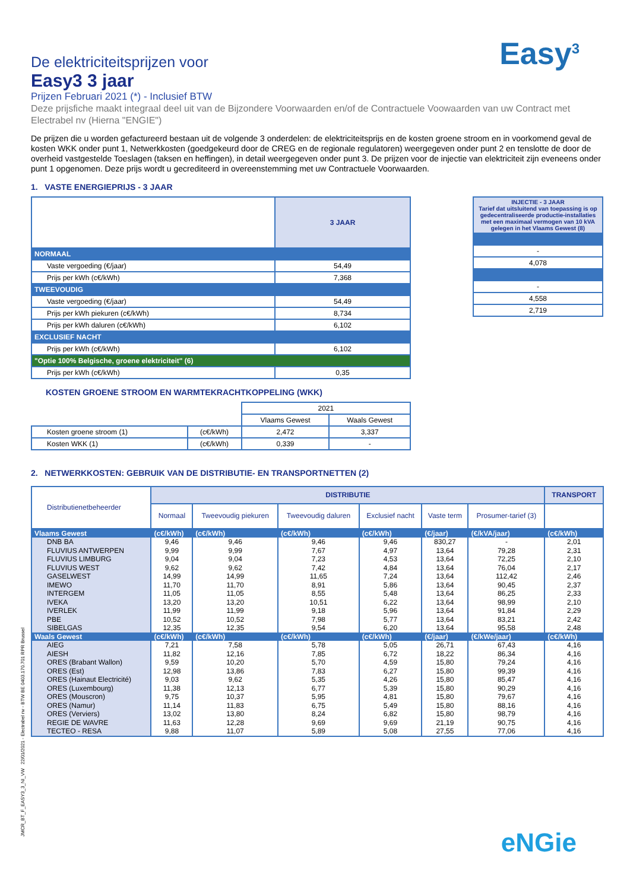Easy<sup>3</sup>
De elektriciteitsprijzen voor
Easy3 3 jaar
Prijzen Februari 2021 (*) - Inclusief BTW
Deze prijsfiche maakt integraal deel uit van de Bijzondere Voorwaarden en/of de Contractuele Voowaarden van uw Contract met Electrabel nv (Hierna "ENGIE")
De prijzen die u worden gefactureerd bestaan uit de volgende 3 onderdelen: de elektriciteitsprijs en de kosten groene stroom en in voorkomend geval de kosten WKK onder punt 1, Netwerkkosten (goedgekeurd door de CREG en de regionale regulatoren) weergegeven onder punt 2 en tenslotte de door de overheid vastgestelde Toeslagen (taksen en heffingen), in detail weergegeven onder punt 3. De prijzen voor de injectie van elektriciteit zijn eveneens onder punt 1 opgenomen. Deze prijs wordt u gecrediteerd in overeenstemming met uw Contractuele Voorwaarden.
1. VASTE ENERGIEPRIJS - 3 JAAR
| | 3 JAAR |
| NORMAAL | |
| Vaste vergoeding (€/jaar) | 54,49 |
| Prijs per kWh (c€/kWh) | 7,368 |
| TWEEVOUDIG | |
| Vaste vergoeding (€/jaar) | 54,49 |
| Prijs per kWh piekuren (c€/kWh) | 8,734 |
| Prijs per kWh daluren (c€/kWh) | 6,102 |
| EXCLUSIEF NACHT | |
| Prijs per kWh (c€/kWh) | 6,102 |
| "Optie 100% Belgische, groene elektriciteit" (6) | |
| Prijs per kWh (c€/kWh) | 0,35 |
| INJECTIE - 3 JAAR Tarief dat uitsluitend van toepassing is op gedecentraliseerde productie-installaties met een maximaal vermogen van 10 kVA gelegen in het Vlaams Gewest (8) |
| - |
| 4,078 |
| - |
| 4,558 |
| 2,719 |
KOSTEN GROENE STROOM EN WARMTEKRACHTKOPPELING (WKK)
| | | 2021 | |
| | | Vlaams Gewest | Waals Gewest |
| Kosten groene stroom (1) | (c€/kWh) | 2,472 | 3,337 |
| Kosten WKK (1) | (c€/kWh) | 0,339 | - |
2. NETWERKKOSTEN: GEBRUIK VAN DE DISTRIBUTIE- EN TRANSPORTNETTEN (2)
| Distributienetbeheerder | DISTRIBUTIE | | | | | | TRANSPORT |
| | Normaal | Tweevoudig piekuren | Tweevoudig daluren | Exclusief nacht | Vaste term | Prosumer-tarief (3) | |
| Vlaams Gewest | (c€/kWh) | (c€/kWh) | (c€/kWh) | (c€/kWh) | (€/jaar) | (€/kVA/jaar) | (c€/kWh) |
| DNB BA | 9,46 | 9,46 | 9,46 | 9,46 | 830,27 | - | 2,01 |
| FLUVIUS ANTWERPEN | 9,99 | 9,99 | 7,67 | 4,97 | 13,64 | 79,28 | 2,31 |
| FLUVIUS LIMBURG | 9,04 | 9,04 | 7,23 | 4,53 | 13,64 | 72,25 | 2,10 |
| FLUVIUS WEST | 9,62 | 9,62 | 7,42 | 4,84 | 13,64 | 76,04 | 2,17 |
| GASELWEST | 14,99 | 14,99 | 11,65 | 7,24 | 13,64 | 112,42 | 2,46 |
| IMEWO | 11,70 | 11,70 | 8,91 | 5,86 | 13,64 | 90,45 | 2,37 |
| INTERGEM | 11,05 | 11,05 | 8,55 | 5,48 | 13,64 | 86,25 | 2,33 |
| IVEKA | 13,20 | 13,20 | 10,51 | 6,22 | 13,64 | 98,99 | 2,10 |
| IVERLEK | 11,99 | 11,99 | 9,18 | 5,96 | 13,64 | 91,84 | 2,29 |
| PBE | 10,52 | 10,52 | 7,98 | 5,77 | 13,64 | 83,21 | 2,42 |
| SIBELGAS | 12,35 | 12,35 | 9,54 | 6,20 | 13,64 | 95,58 | 2,48 |
| Waals Gewest | (c€/kWh) | (c€/kWh) | (c€/kWh) | (c€/kWh) | (€/jaar) | (€/kWe/jaar) | (c€/kWh) |
| AIEG | 7,21 | 7,58 | 5,78 | 5,05 | 26,71 | 67,43 | 4,16 |
| AIESH | 11,82 | 12,16 | 7,85 | 6,72 | 18,22 | 86,34 | 4,16 |
| ORES (Brabant Wallon) | 9,59 | 10,20 | 5,70 | 4,59 | 15,80 | 79,24 | 4,16 |
| ORES (Est) | 12,98 | 13,86 | 7,83 | 6,27 | 15,80 | 99,39 | 4,16 |
| ORES (Hainaut Electricité) | 9,03 | 9,62 | 5,35 | 4,26 | 15,80 | 85,47 | 4,16 |
| ORES (Luxembourg) | 11,38 | 12,13 | 6,77 | 5,39 | 15,80 | 90,29 | 4,16 |
| ORES (Mouscron) | 9,75 | 10,37 | 5,95 | 4,81 | 15,80 | 79,67 | 4,16 |
| ORES (Namur) | 11,14 | 11,83 | 6,75 | 5,49 | 15,80 | 88,16 | 4,16 |
| ORES (Verviers) | 13,02 | 13,80 | 8,24 | 6,82 | 15,80 | 98,79 | 4,16 |
| REGIE DE WAVRE | 11,63 | 12,28 | 9,69 | 9,69 | 21,19 | 90,75 | 4,16 |
| TECTEO - RESA | 9,88 | 11,07 | 5,89 | 5,08 | 27,55 | 77,06 | 4,16 |
JMCR_BT_F_EASY3_3_NI_VW 22/01/2021 - Electrabel nv - BTW BE 0403.170.701 RPR Brussel eNGie